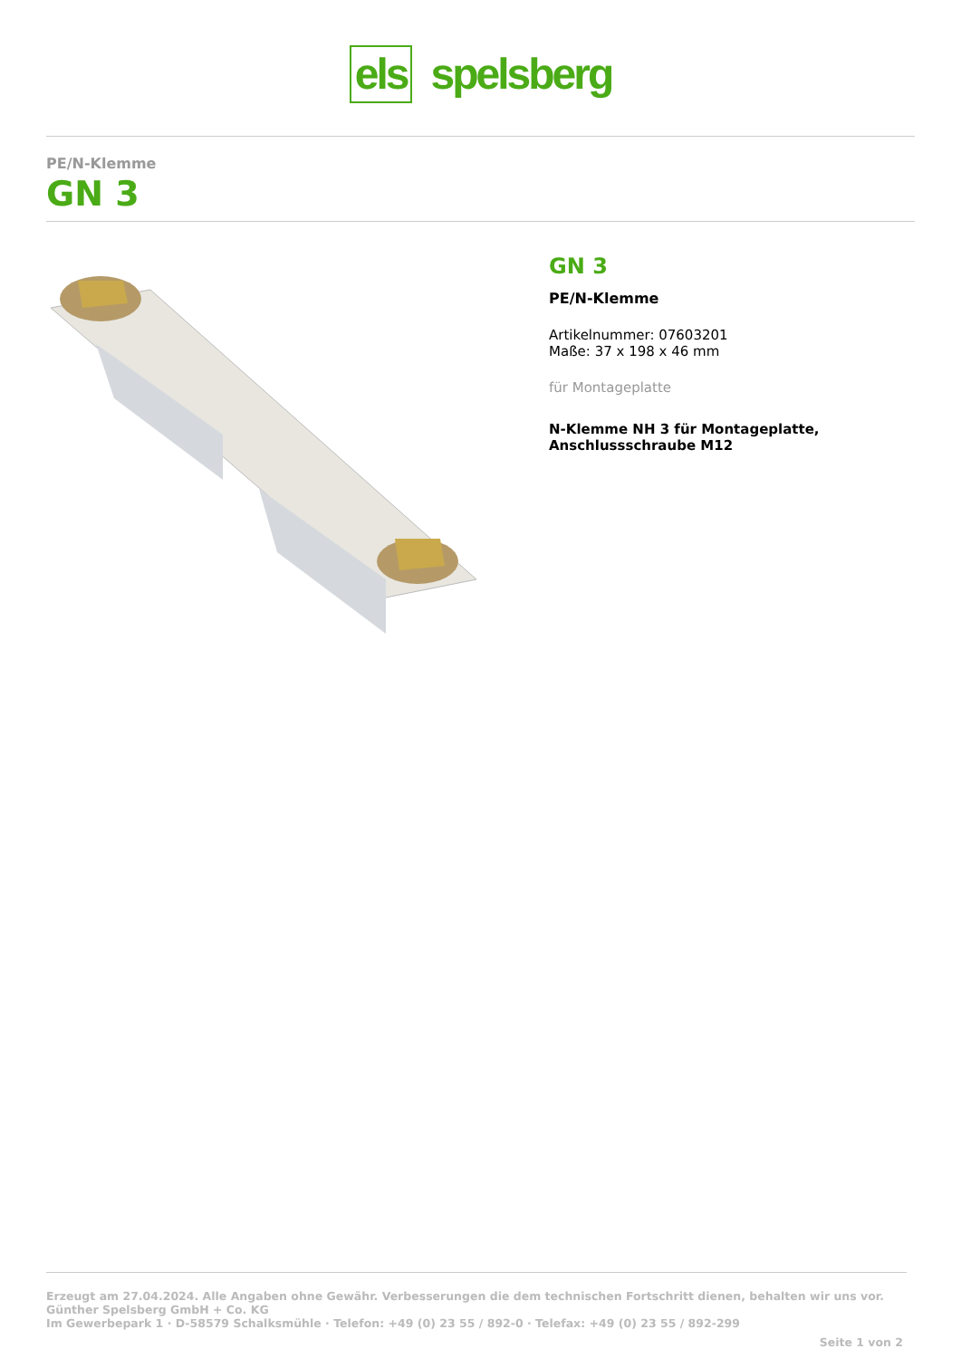els spelsberg
PE/N-Klemme
GN 3
GN 3
PE/N-Klemme
Artikelnummer: 07603201
Maße: 37 x 198 x 46 mm
für Montageplatte
N-Klemme NH 3 für Montageplatte,
Anschlussschraube M12
Erzeugt am 27.04.2024. Alle Angaben ohne Gewähr. Verbesserungen die dem technischen Fortschritt dienen, behalten wir uns vor.
Günther Spelsberg GmbH + Co. KG
Im Gewerbepark 1 · D-58579 Schalksmühle · Telefon: +49 (0) 23 55 / 892-0 · Telefax: +49 (0) 23 55 / 892-299
Seite 1 von 2